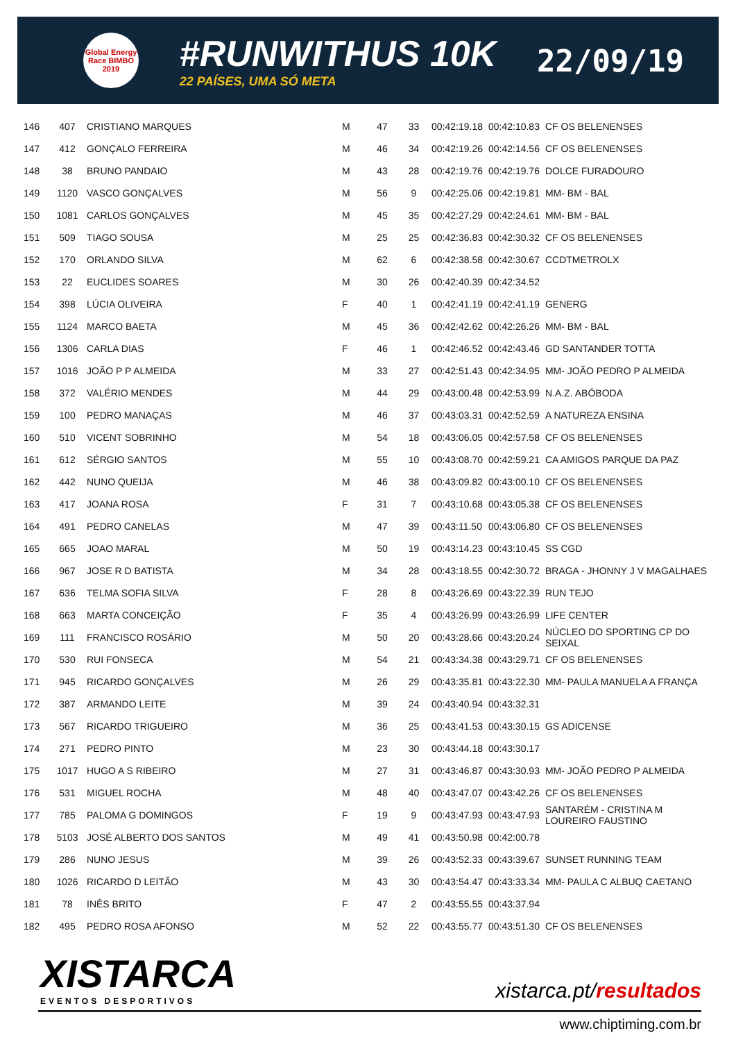Global Energy Race BIMBO 2019
#RUNWITHUS 10K
22 PAÍSES, UMA SÓ META
22/09/19
| 146 | 407 | CRISTIANO MARQUES | M | 47 | 33 | 00:42:19.18 | 00:42:10.83 | CF OS BELENENSES |
| 147 | 412 | GONÇALO FERREIRA | M | 46 | 34 | 00:42:19.26 | 00:42:14.56 | CF OS BELENENSES |
| 148 | 38 | BRUNO PANDAIO | M | 43 | 28 | 00:42:19.76 | 00:42:19.76 | DOLCE FURADOURO |
| 149 | 1120 | VASCO GONÇALVES | M | 56 | 9 | 00:42:25.06 | 00:42:19.81 | MM- BM - BAL |
| 150 | 1081 | CARLOS GONÇALVES | M | 45 | 35 | 00:42:27.29 | 00:42:24.61 | MM- BM - BAL |
| 151 | 509 | TIAGO SOUSA | M | 25 | 25 | 00:42:36.83 | 00:42:30.32 | CF OS BELENENSES |
| 152 | 170 | ORLANDO SILVA | M | 62 | 6 | 00:42:38.58 | 00:42:30.67 | CCDTMETROLX |
| 153 | 22 | EUCLIDES SOARES | M | 30 | 26 | 00:42:40.39 | 00:42:34.52 | |
| 154 | 398 | LÚCIA OLIVEIRA | F | 40 | 1 | 00:42:41.19 | 00:42:41.19 | GENERG |
| 155 | 1124 | MARCO BAETA | M | 45 | 36 | 00:42:42.62 | 00:42:26.26 | MM- BM - BAL |
| 156 | 1306 | CARLA DIAS | F | 46 | 1 | 00:42:46.52 | 00:42:43.46 | GD SANTANDER TOTTA |
| 157 | 1016 | JOÃO P P ALMEIDA | M | 33 | 27 | 00:42:51.43 | 00:42:34.95 | MM- JOÃO PEDRO P ALMEIDA |
| 158 | 372 | VALÉRIO MENDES | M | 44 | 29 | 00:43:00.48 | 00:42:53.99 | N.A.Z. ABÓBODA |
| 159 | 100 | PEDRO MANAÇAS | M | 46 | 37 | 00:43:03.31 | 00:42:52.59 | A NATUREZA ENSINA |
| 160 | 510 | VICENT SOBRINHO | M | 54 | 18 | 00:43:06.05 | 00:42:57.58 | CF OS BELENENSES |
| 161 | 612 | SÉRGIO SANTOS | M | 55 | 10 | 00:43:08.70 | 00:42:59.21 | CA AMIGOS PARQUE DA PAZ |
| 162 | 442 | NUNO QUEIJA | M | 46 | 38 | 00:43:09.82 | 00:43:00.10 | CF OS BELENENSES |
| 163 | 417 | JOANA ROSA | F | 31 | 7 | 00:43:10.68 | 00:43:05.38 | CF OS BELENENSES |
| 164 | 491 | PEDRO CANELAS | M | 47 | 39 | 00:43:11.50 | 00:43:06.80 | CF OS BELENENSES |
| 165 | 665 | JOAO MARAL | M | 50 | 19 | 00:43:14.23 | 00:43:10.45 | SS CGD |
| 166 | 967 | JOSE R D BATISTA | M | 34 | 28 | 00:43:18.55 | 00:42:30.72 | BRAGA - JHONNY J V MAGALHAES |
| 167 | 636 | TELMA SOFIA SILVA | F | 28 | 8 | 00:43:26.69 | 00:43:22.39 | RUN TEJO |
| 168 | 663 | MARTA CONCEIÇÃO | F | 35 | 4 | 00:43:26.99 | 00:43:26.99 | LIFE CENTER |
| 169 | 111 | FRANCISCO ROSÁRIO | M | 50 | 20 | 00:43:28.66 | 00:43:20.24 | NÚCLEO DO SPORTING CP DO SEIXAL |
| 170 | 530 | RUI FONSECA | M | 54 | 21 | 00:43:34.38 | 00:43:29.71 | CF OS BELENENSES |
| 171 | 945 | RICARDO GONÇALVES | M | 26 | 29 | 00:43:35.81 | 00:43:22.30 | MM- PAULA MANUELA A FRANÇA |
| 172 | 387 | ARMANDO LEITE | M | 39 | 24 | 00:43:40.94 | 00:43:32.31 | |
| 173 | 567 | RICARDO TRIGUEIRO | M | 36 | 25 | 00:43:41.53 | 00:43:30.15 | GS ADICENSE |
| 174 | 271 | PEDRO PINTO | M | 23 | 30 | 00:43:44.18 | 00:43:30.17 | |
| 175 | 1017 | HUGO A S RIBEIRO | M | 27 | 31 | 00:43:46.87 | 00:43:30.93 | MM- JOÃO PEDRO P ALMEIDA |
| 176 | 531 | MIGUEL ROCHA | M | 48 | 40 | 00:43:47.07 | 00:43:42.26 | CF OS BELENENSES |
| 177 | 785 | PALOMA G DOMINGOS | F | 19 | 9 | 00:43:47.93 | 00:43:47.93 | SANTARÉM - CRISTINA M LOUREIRO FAUSTINO |
| 178 | 5103 | JOSÉ ALBERTO DOS SANTOS | M | 49 | 41 | 00:43:50.98 | 00:42:00.78 | |
| 179 | 286 | NUNO JESUS | M | 39 | 26 | 00:43:52.33 | 00:43:39.67 | SUNSET RUNNING TEAM |
| 180 | 1026 | RICARDO D LEITÃO | M | 43 | 30 | 00:43:54.47 | 00:43:33.34 | MM- PAULA C ALBUQ CAETANO |
| 181 | 78 | INÊS BRITO | F | 47 | 2 | 00:43:55.55 | 00:43:37.94 | |
| 182 | 495 | PEDRO ROSA AFONSO | M | 52 | 22 | 00:43:55.77 | 00:43:51.30 | CF OS BELENENSES |
XISTARCA
EVENTOS DESPORTIVOS
xistarca.pt/resultados
www.chiptiming.com.br